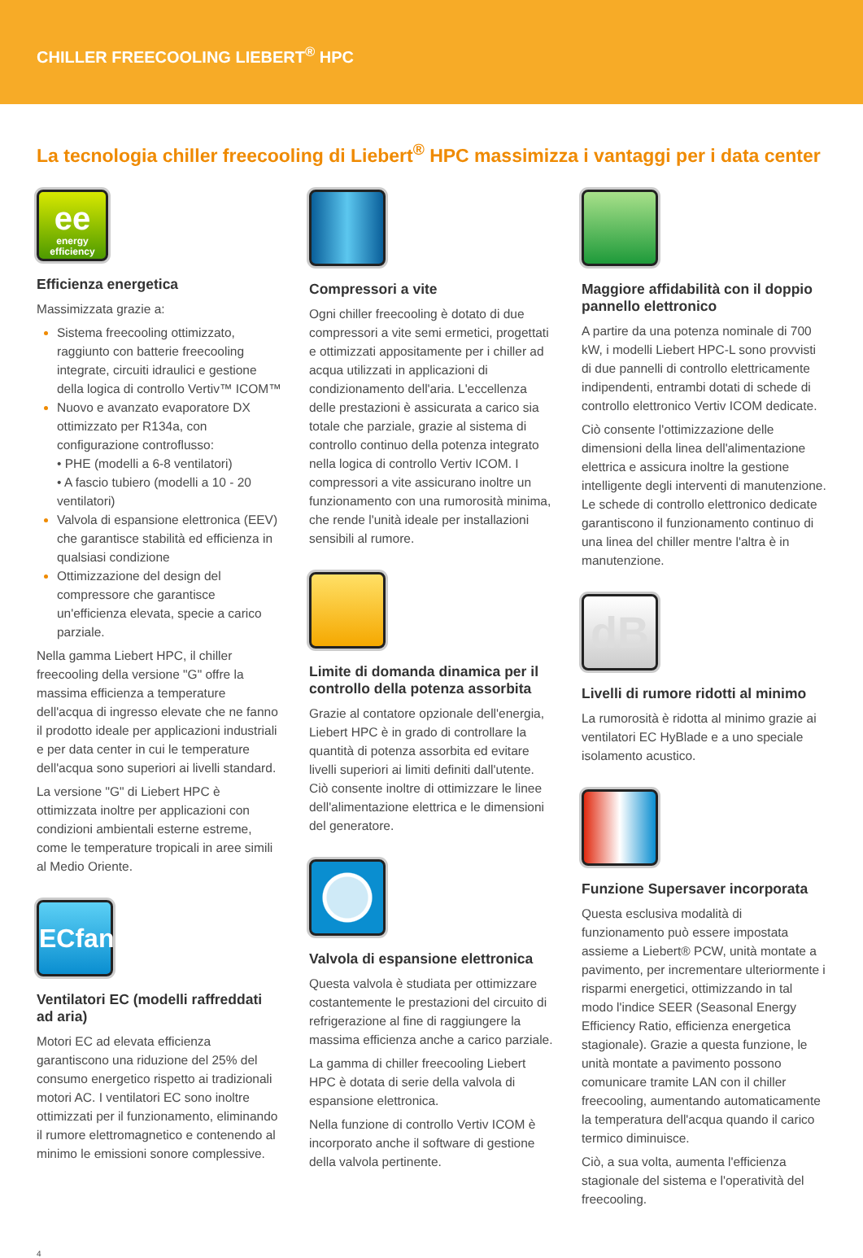CHILLER FREECOOLING LIEBERT<sup>®</sup> HPC
La tecnologia chiller freecooling di Liebert<sup>®</sup> HPC massimizza i vantaggi per i data center
ee
energy
efficiency
Efficienza energetica
Massimizzata grazie a:
Sistema freecooling ottimizzato, raggiunto con batterie freecooling integrate, circuiti idraulici e gestione della logica di controllo Vertiv™ ICOM™
Nuovo e avanzato evaporatore DX ottimizzato per R134a, con configurazione controflusso:
• PHE (modelli a 6-8 ventilatori)
• A fascio tubiero (modelli a 10 - 20 ventilatori)
Valvola di espansione elettronica (EEV) che garantisce stabilità ed efficienza in qualsiasi condizione
Ottimizzazione del design del compressore che garantisce un'efficienza elevata, specie a carico parziale.
Nella gamma Liebert HPC, il chiller freecooling della versione "G" offre la massima efficienza a temperature dell'acqua di ingresso elevate che ne fanno il prodotto ideale per applicazioni industriali e per data center in cui le temperature dell'acqua sono superiori ai livelli standard.
La versione "G" di Liebert HPC è ottimizzata inoltre per applicazioni con condizioni ambientali esterne estreme, come le temperature tropicali in aree simili al Medio Oriente.
ECfan
Ventilatori EC (modelli raffreddati ad aria)
Motori EC ad elevata efficienza garantiscono una riduzione del 25% del consumo energetico rispetto ai tradizionali motori AC. I ventilatori EC sono inoltre ottimizzati per il funzionamento, eliminando il rumore elettromagnetico e contenendo al minimo le emissioni sonore complessive.
Compressori a vite
Ogni chiller freecooling è dotato di due compressori a vite semi ermetici, progettati e ottimizzati appositamente per i chiller ad acqua utilizzati in applicazioni di condizionamento dell'aria. L'eccellenza delle prestazioni è assicurata a carico sia totale che parziale, grazie al sistema di controllo continuo della potenza integrato nella logica di controllo Vertiv ICOM. I compressori a vite assicurano inoltre un funzionamento con una rumorosità minima, che rende l'unità ideale per installazioni sensibili al rumore.
Limite di domanda dinamica per il controllo della potenza assorbita
Grazie al contatore opzionale dell'energia, Liebert HPC è in grado di controllare la quantità di potenza assorbita ed evitare livelli superiori ai limiti definiti dall'utente. Ciò consente inoltre di ottimizzare le linee dell'alimentazione elettrica e le dimensioni del generatore.
Valvola di espansione elettronica
Questa valvola è studiata per ottimizzare costantemente le prestazioni del circuito di refrigerazione al fine di raggiungere la massima efficienza anche a carico parziale.
La gamma di chiller freecooling Liebert HPC è dotata di serie della valvola di espansione elettronica.
Nella funzione di controllo Vertiv ICOM è incorporato anche il software di gestione della valvola pertinente.
Maggiore affidabilità con il doppio pannello elettronico
A partire da una potenza nominale di 700 kW, i modelli Liebert HPC-L sono provvisti di due pannelli di controllo elettricamente indipendenti, entrambi dotati di schede di controllo elettronico Vertiv ICOM dedicate.
Ciò consente l'ottimizzazione delle dimensioni della linea dell'alimentazione elettrica e assicura inoltre la gestione intelligente degli interventi di manutenzione. Le schede di controllo elettronico dedicate garantiscono il funzionamento continuo di una linea del chiller mentre l'altra è in manutenzione.
dB
Livelli di rumore ridotti al minimo
La rumorosità è ridotta al minimo grazie ai ventilatori EC HyBlade e a uno speciale isolamento acustico.
Funzione Supersaver incorporata
Questa esclusiva modalità di funzionamento può essere impostata assieme a Liebert® PCW, unità montate a pavimento, per incrementare ulteriormente i risparmi energetici, ottimizzando in tal modo l'indice SEER (Seasonal Energy Efficiency Ratio, efficienza energetica stagionale). Grazie a questa funzione, le unità montate a pavimento possono comunicare tramite LAN con il chiller freecooling, aumentando automaticamente la temperatura dell'acqua quando il carico termico diminuisce.
Ciò, a sua volta, aumenta l'efficienza stagionale del sistema e l'operatività del freecooling.
4